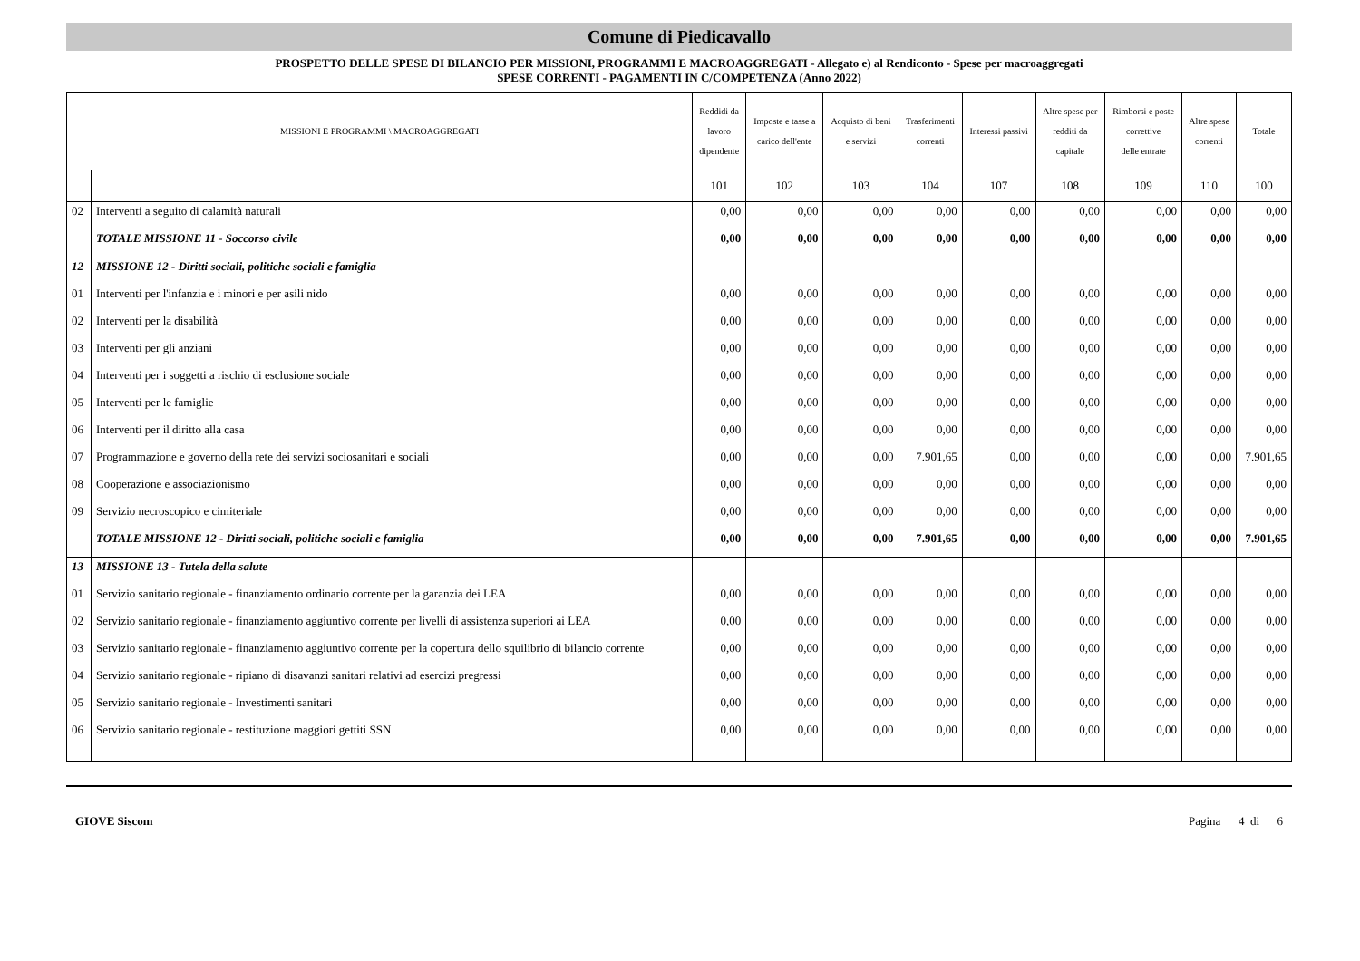Comune di Piedicavallo
PROSPETTO DELLE SPESE DI BILANCIO PER MISSIONI, PROGRAMMI E MACROAGGREGATI - Allegato e) al Rendiconto - Spese per macroaggregati
SPESE CORRENTI - PAGAMENTI IN C/COMPETENZA (Anno 2022)
| MISSIONI E PROGRAMMI \ MACROAGGREGATI | | Reddidi da lavoro dipendente | Imposte e tasse a carico dell'ente | Acquisto di beni e servizi | Trasferimenti correnti | Interessi passivi | Altre spese per redditi da capitale | Rimborsi e poste correttive delle entrate | Altre spese correnti | Totale |
| --- | --- | --- | --- | --- | --- | --- | --- | --- | --- | --- |
| | | 101 | 102 | 103 | 104 | 107 | 108 | 109 | 110 | 100 |
| 02 | Interventi a seguito di calamità naturali | 0,00 | 0,00 | 0,00 | 0,00 | 0,00 | 0,00 | 0,00 | 0,00 | 0,00 |
| | TOTALE MISSIONE 11 - Soccorso civile | 0,00 | 0,00 | 0,00 | 0,00 | 0,00 | 0,00 | 0,00 | 0,00 | 0,00 |
| 12 | MISSIONE 12 - Diritti sociali, politiche sociali e famiglia | | | | | | | | | |
| 01 | Interventi per l'infanzia e i minori e per asili nido | 0,00 | 0,00 | 0,00 | 0,00 | 0,00 | 0,00 | 0,00 | 0,00 | 0,00 |
| 02 | Interventi per la disabilità | 0,00 | 0,00 | 0,00 | 0,00 | 0,00 | 0,00 | 0,00 | 0,00 | 0,00 |
| 03 | Interventi per gli anziani | 0,00 | 0,00 | 0,00 | 0,00 | 0,00 | 0,00 | 0,00 | 0,00 | 0,00 |
| 04 | Interventi per i soggetti a rischio di esclusione sociale | 0,00 | 0,00 | 0,00 | 0,00 | 0,00 | 0,00 | 0,00 | 0,00 | 0,00 |
| 05 | Interventi per le famiglie | 0,00 | 0,00 | 0,00 | 0,00 | 0,00 | 0,00 | 0,00 | 0,00 | 0,00 |
| 06 | Interventi per il diritto alla casa | 0,00 | 0,00 | 0,00 | 0,00 | 0,00 | 0,00 | 0,00 | 0,00 | 0,00 |
| 07 | Programmazione e governo della rete dei servizi sociosanitari e sociali | 0,00 | 0,00 | 0,00 | 7.901,65 | 0,00 | 0,00 | 0,00 | 0,00 | 7.901,65 |
| 08 | Cooperazione e associazionismo | 0,00 | 0,00 | 0,00 | 0,00 | 0,00 | 0,00 | 0,00 | 0,00 | 0,00 |
| 09 | Servizio necroscopico e cimiteriale | 0,00 | 0,00 | 0,00 | 0,00 | 0,00 | 0,00 | 0,00 | 0,00 | 0,00 |
| | TOTALE MISSIONE 12 - Diritti sociali, politiche sociali e famiglia | 0,00 | 0,00 | 0,00 | 7.901,65 | 0,00 | 0,00 | 0,00 | 0,00 | 7.901,65 |
| 13 | MISSIONE 13 - Tutela della salute | | | | | | | | | |
| 01 | Servizio sanitario regionale - finanziamento ordinario corrente per la garanzia dei LEA | 0,00 | 0,00 | 0,00 | 0,00 | 0,00 | 0,00 | 0,00 | 0,00 | 0,00 |
| 02 | Servizio sanitario regionale - finanziamento aggiuntivo corrente per livelli di assistenza superiori ai LEA | 0,00 | 0,00 | 0,00 | 0,00 | 0,00 | 0,00 | 0,00 | 0,00 | 0,00 |
| 03 | Servizio sanitario regionale - finanziamento aggiuntivo corrente per la copertura dello squilibrio di bilancio corrente | 0,00 | 0,00 | 0,00 | 0,00 | 0,00 | 0,00 | 0,00 | 0,00 | 0,00 |
| 04 | Servizio sanitario regionale - ripiano di disavanzi sanitari relativi ad esercizi pregressi | 0,00 | 0,00 | 0,00 | 0,00 | 0,00 | 0,00 | 0,00 | 0,00 | 0,00 |
| 05 | Servizio sanitario regionale - Investimenti sanitari | 0,00 | 0,00 | 0,00 | 0,00 | 0,00 | 0,00 | 0,00 | 0,00 | 0,00 |
| 06 | Servizio sanitario regionale - restituzione maggiori gettiti SSN | 0,00 | 0,00 | 0,00 | 0,00 | 0,00 | 0,00 | 0,00 | 0,00 | 0,00 |
GIOVE Siscom Pagina 4 di 6